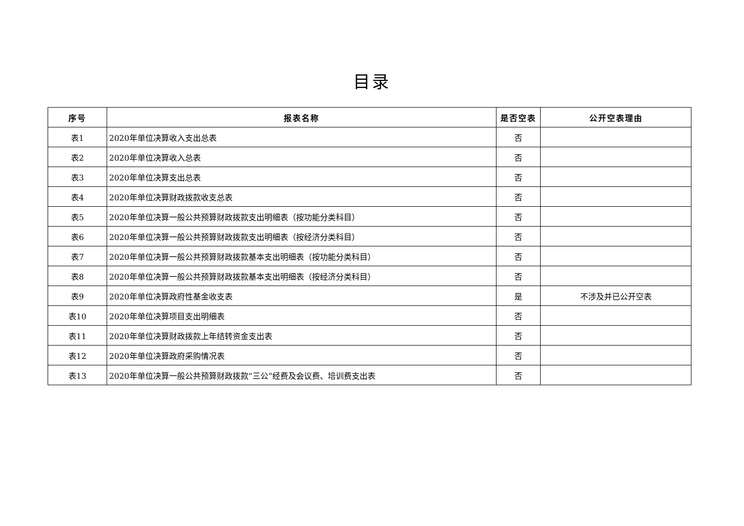目录
| 序号 | 报表名称 | 是否空表 | 公开空表理由 |
| --- | --- | --- | --- |
| 表1 | 2020年单位决算收入支出总表 | 否 | |
| 表2 | 2020年单位决算收入总表 | 否 | |
| 表3 | 2020年单位决算支出总表 | 否 | |
| 表4 | 2020年单位决算财政拨款收支总表 | 否 | |
| 表5 | 2020年单位决算一般公共预算财政拨款支出明细表（按功能分类科目） | 否 | |
| 表6 | 2020年单位决算一般公共预算财政拨款支出明细表（按经济分类科目） | 否 | |
| 表7 | 2020年单位决算一般公共预算财政拨款基本支出明细表（按功能分类科目） | 否 | |
| 表8 | 2020年单位决算一般公共预算财政拨款基本支出明细表（按经济分类科目） | 否 | |
| 表9 | 2020年单位决算政府性基金收支表 | 是 | 不涉及并已公开空表 |
| 表10 | 2020年单位决算项目支出明细表 | 否 | |
| 表11 | 2020年单位决算财政拨款上年结转资金支出表 | 否 | |
| 表12 | 2020年单位决算政府采购情况表 | 否 | |
| 表13 | 2020年单位决算一般公共预算财政拨款“三公”经费及会议费、培训费支出表 | 否 | |